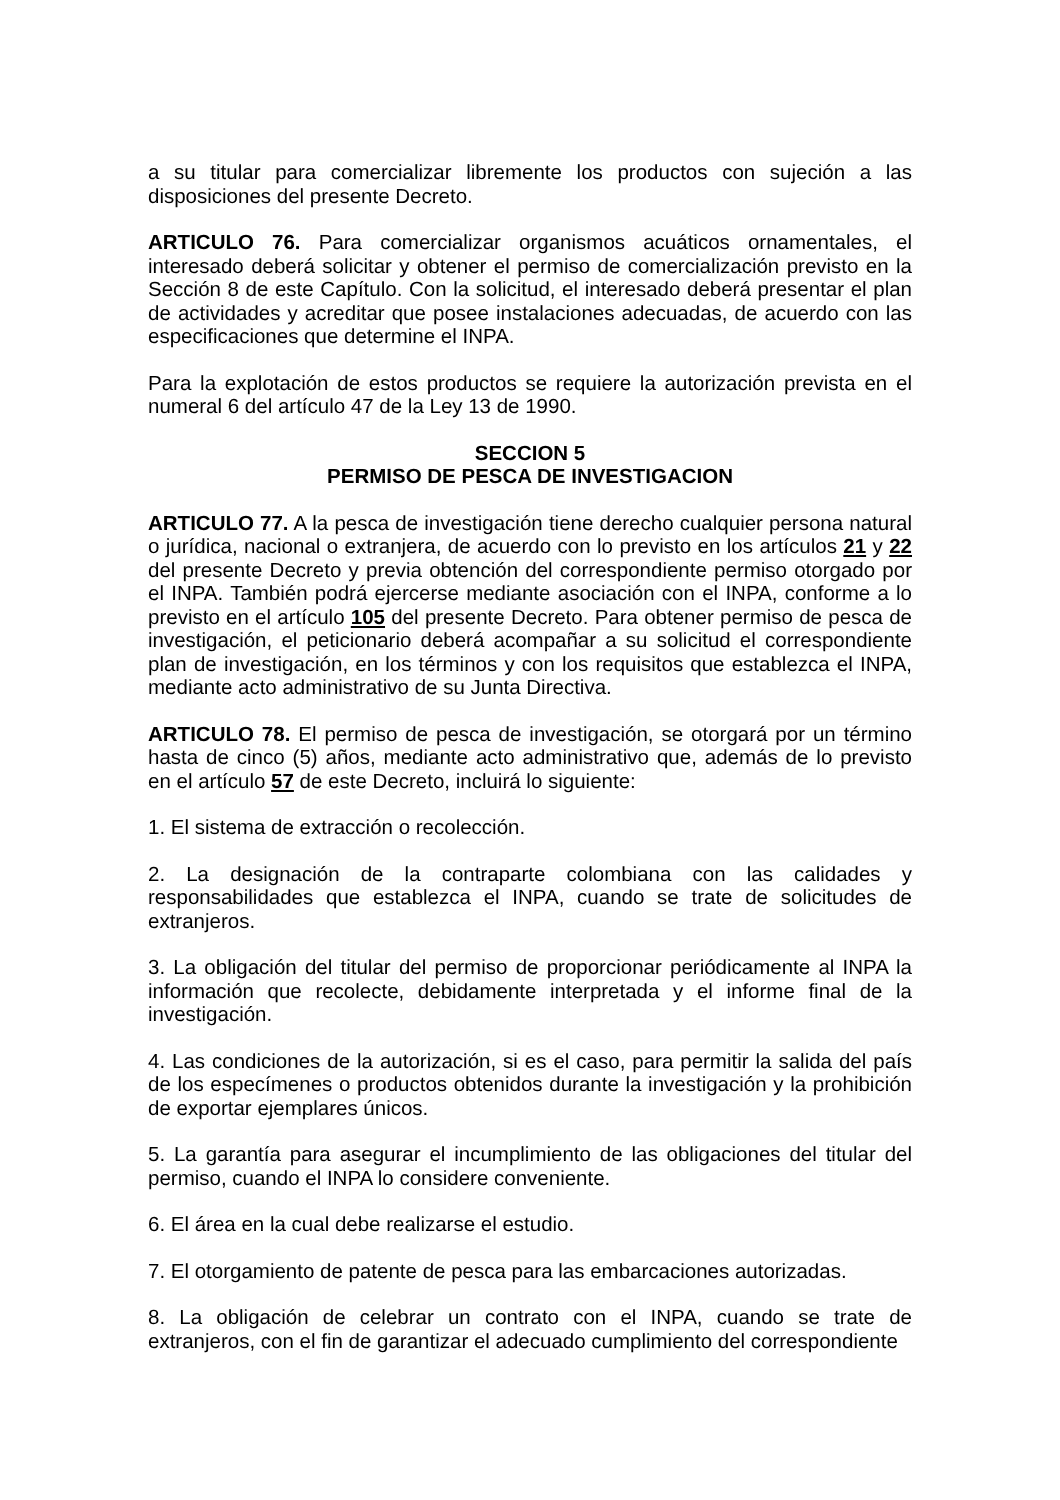a su titular para comercializar libremente los productos con sujeción a las disposiciones del presente Decreto.
ARTICULO 76. Para comercializar organismos acuáticos ornamentales, el interesado deberá solicitar y obtener el permiso de comercialización previsto en la Sección 8 de este Capítulo. Con la solicitud, el interesado deberá presentar el plan de actividades y acreditar que posee instalaciones adecuadas, de acuerdo con las especificaciones que determine el INPA.
Para la explotación de estos productos se requiere la autorización prevista en el numeral 6 del artículo 47 de la Ley 13 de 1990.
SECCION 5
PERMISO DE PESCA DE INVESTIGACION
ARTICULO 77. A la pesca de investigación tiene derecho cualquier persona natural o jurídica, nacional o extranjera, de acuerdo con lo previsto en los artículos 21 y 22 del presente Decreto y previa obtención del correspondiente permiso otorgado por el INPA. También podrá ejercerse mediante asociación con el INPA, conforme a lo previsto en el artículo 105 del presente Decreto. Para obtener permiso de pesca de investigación, el peticionario deberá acompañar a su solicitud el correspondiente plan de investigación, en los términos y con los requisitos que establezca el INPA, mediante acto administrativo de su Junta Directiva.
ARTICULO 78. El permiso de pesca de investigación, se otorgará por un término hasta de cinco (5) años, mediante acto administrativo que, además de lo previsto en el artículo 57 de este Decreto, incluirá lo siguiente:
1. El sistema de extracción o recolección.
2. La designación de la contraparte colombiana con las calidades y responsabilidades que establezca el INPA, cuando se trate de solicitudes de extranjeros.
3. La obligación del titular del permiso de proporcionar periódicamente al INPA la información que recolecte, debidamente interpretada y el informe final de la investigación.
4. Las condiciones de la autorización, si es el caso, para permitir la salida del país de los especímenes o productos obtenidos durante la investigación y la prohibición de exportar ejemplares únicos.
5. La garantía para asegurar el incumplimiento de las obligaciones del titular del permiso, cuando el INPA lo considere conveniente.
6. El área en la cual debe realizarse el estudio.
7. El otorgamiento de patente de pesca para las embarcaciones autorizadas.
8. La obligación de celebrar un contrato con el INPA, cuando se trate de extranjeros, con el fin de garantizar el adecuado cumplimiento del correspondiente